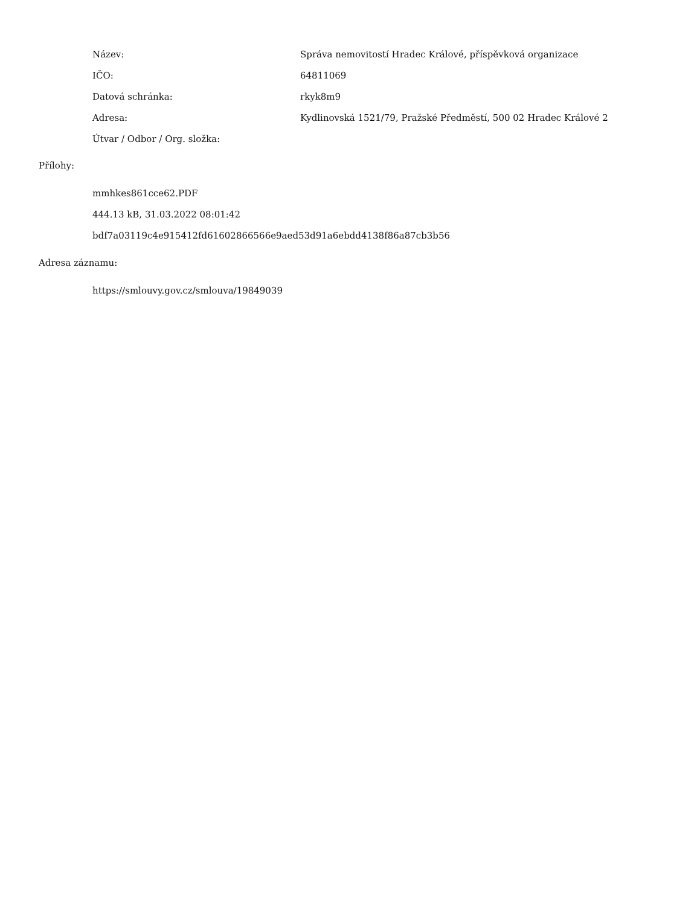| Název: | Správa nemovitostí Hradec Králové, příspěvková organizace |
| IČO: | 64811069 |
| Datová schránka: | rkyk8m9 |
| Adresa: | Kydlinovská 1521/79, Pražské Předměstí, 500 02 Hradec Králové 2 |
| Útvar / Odbor / Org. složka: | |
Přílohy:
mmhkes861cce62.PDF
444.13 kB, 31.03.2022 08:01:42
bdf7a03119c4e915412fd61602866566e9aed53d91a6ebdd4138f86a87cb3b56
Adresa záznamu:
https://smlouvy.gov.cz/smlouva/19849039